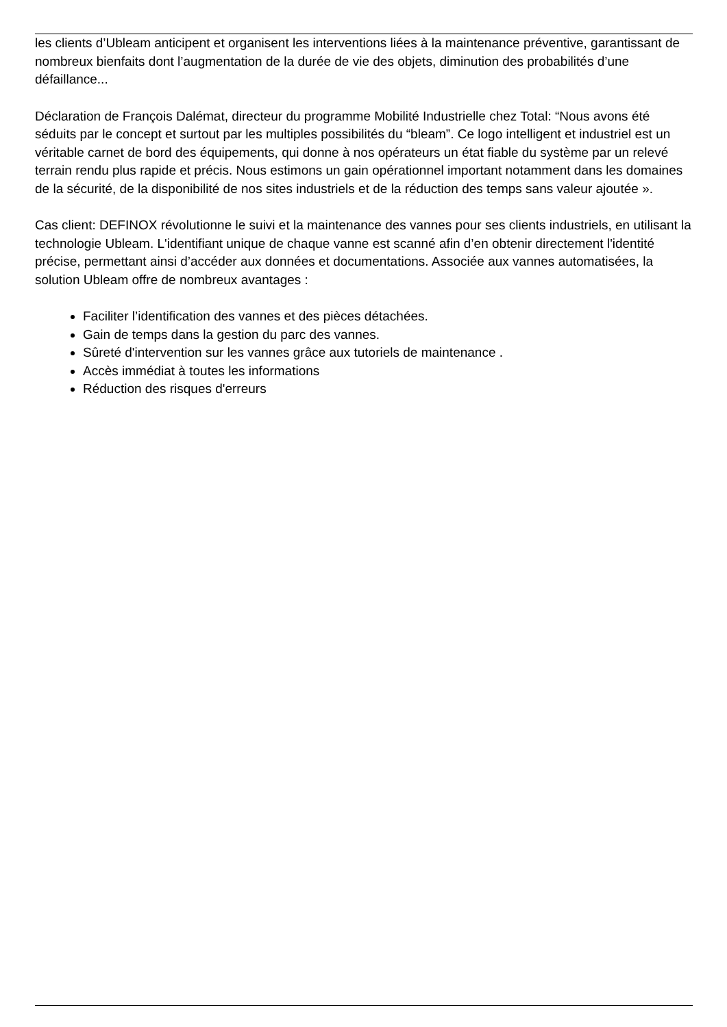les clients d’Ubleam anticipent et organisent les interventions liées à la maintenance préventive, garantissant de nombreux bienfaits dont l’augmentation de la durée de vie des objets, diminution des probabilités d’une défaillance...
Déclaration de François Dalémat, directeur du programme Mobilité Industrielle chez Total: “Nous avons été séduits par le concept et surtout par les multiples possibilités du “bleam”. Ce logo intelligent et industriel est un véritable carnet de bord des équipements, qui donne à nos opérateurs un état fiable du système par un relevé terrain rendu plus rapide et précis. Nous estimons un gain opérationnel important notamment dans les domaines de la sécurité, de la disponibilité de nos sites industriels et de la réduction des temps sans valeur ajoutée ».
Cas client: DEFINOX révolutionne le suivi et la maintenance des vannes pour ses clients industriels, en utilisant la technologie Ubleam. L'identifiant unique de chaque vanne est scanné afin d’en obtenir directement l'identité précise, permettant ainsi d’accéder aux données et documentations. Associée aux vannes automatisées, la solution Ubleam offre de nombreux avantages :
Faciliter l’identification des vannes et des pièces détachées.
Gain de temps dans la gestion du parc des vannes.
Sûreté d'intervention sur les vannes grâce aux tutoriels de maintenance .
Accès immédiat à toutes les informations
Réduction des risques d'erreurs